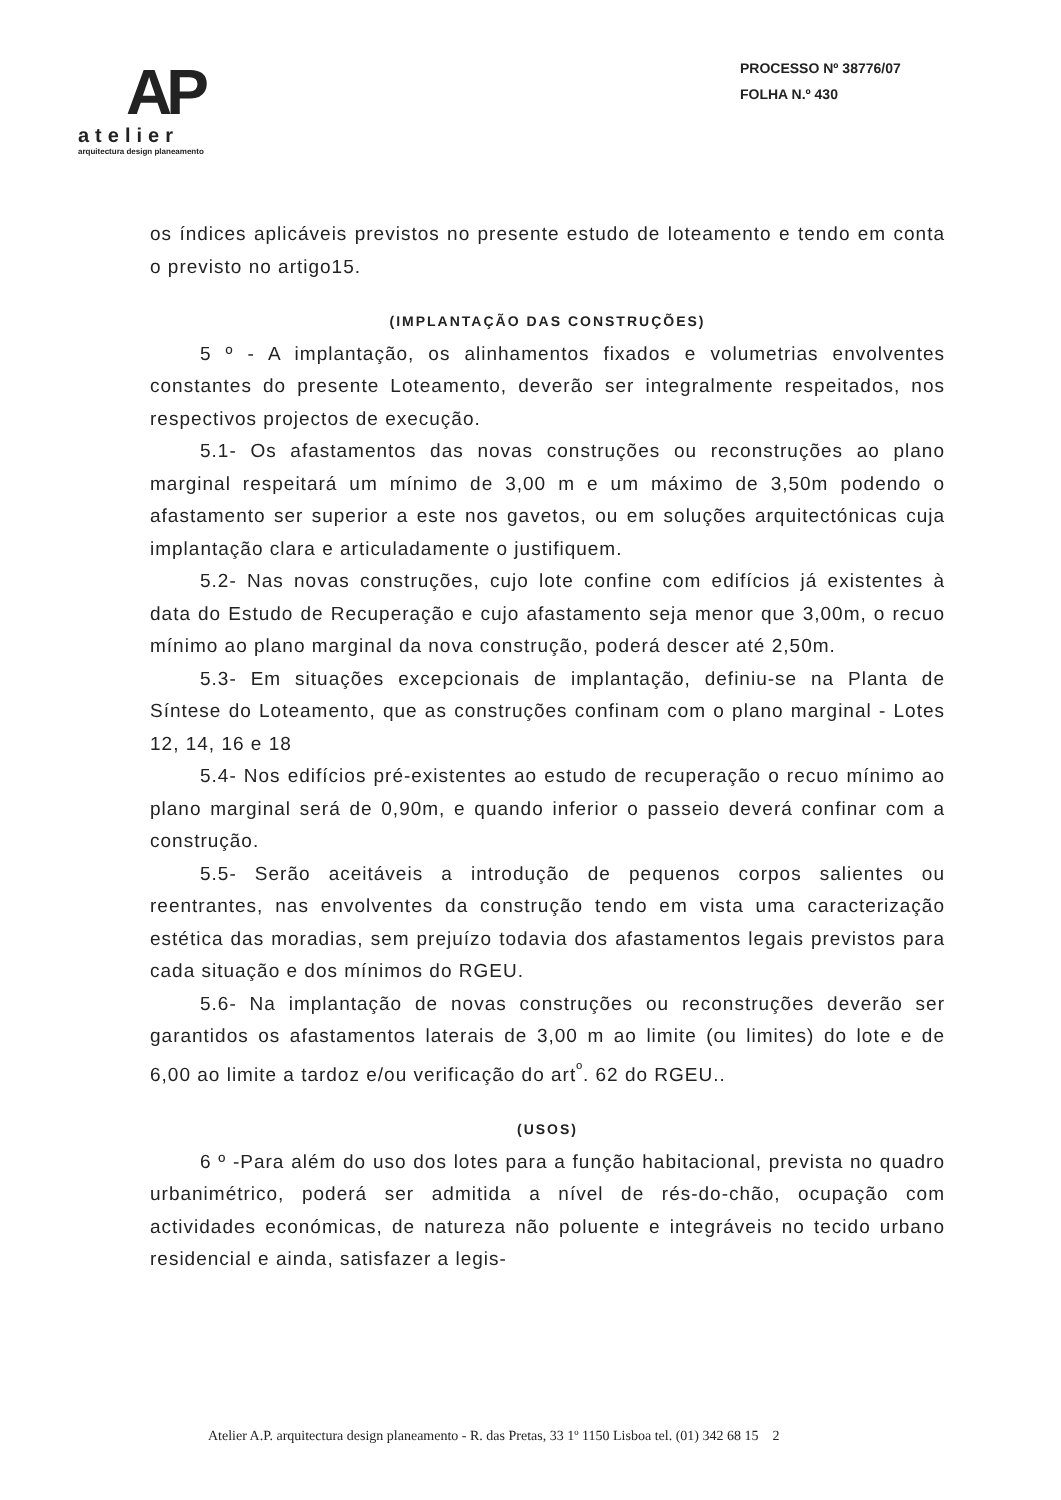AP
atelier
arquitectura design planeamento
PROCESSO Nº 38776/07
FOLHA N.º 430
os índices aplicáveis previstos no presente estudo de loteamento e tendo em conta o previsto no artigo15.
(IMPLANTAÇÃO DAS CONSTRUÇÕES)
5 º - A implantação, os alinhamentos fixados e volumetrias envolventes constantes do presente Loteamento, deverão ser integralmente respeitados, nos respectivos projectos de execução.
5.1- Os afastamentos das novas construções ou reconstruções ao plano marginal respeitará um mínimo de 3,00 m e um máximo de 3,50m podendo o afastamento ser superior a este nos gavetos, ou em soluções arquitectónicas cuja implantação clara e articuladamente o justifiquem.
5.2- Nas novas construções, cujo lote confine com edifícios já existentes à data do Estudo de Recuperação e cujo afastamento seja menor que 3,00m, o recuo mínimo ao plano marginal da nova construção, poderá descer até 2,50m.
5.3- Em situações excepcionais de implantação, definiu-se na Planta de Síntese do Loteamento, que as construções confinam com o plano marginal - Lotes 12, 14, 16 e 18
5.4- Nos edifícios pré-existentes ao estudo de recuperação o recuo mínimo ao plano marginal será de 0,90m, e quando inferior o passeio deverá confinar com a construção.
5.5- Serão aceitáveis a introdução de pequenos corpos salientes ou reentrantes, nas envolventes da construção tendo em vista uma caracterização estética das moradias, sem prejuízo todavia dos afastamentos legais previstos para cada situação e dos mínimos do RGEU.
5.6- Na implantação de novas construções ou reconstruções deverão ser garantidos os afastamentos laterais de 3,00 m ao limite (ou limites) do lote e de 6,00 ao limite a tardoz e/ou verificação do art<sup>º</sup>. 62 do RGEU..
(USOS)
6 º -Para além do uso dos lotes para a função habitacional, prevista no quadro urbanimétrico, poderá ser admitida a nível de rés-do-chão, ocupação com actividades económicas, de natureza não poluente e integráveis no tecido urbano residencial e ainda, satisfazer a legis-
Atelier A.P. arquitectura design planeamento - R. das Pretas, 33 1º 1150 Lisboa tel. (01) 342 68 15 2